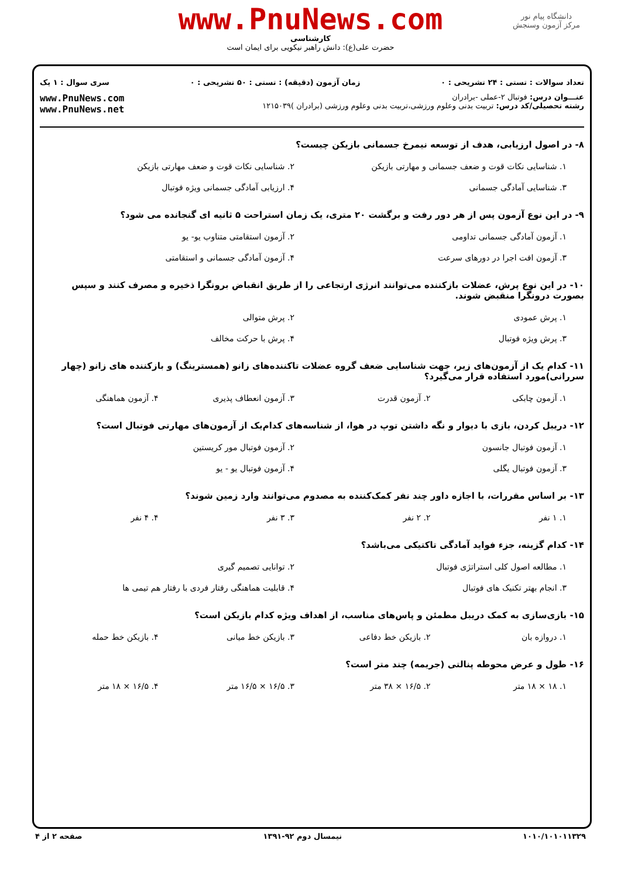دانشگاه پیام نور
مرکز آزمون وسنجش
www.PnuNews.com
کارشناسی
حضرت علی(ع): دانش راهبر نیکویی برای ایمان است
تعداد سوالات : تستی : ۲۴ تشریحی : ۰ زمان آزمون (دقیقه) : تستی : ۵۰ تشریحی : ۰ سری سوال : ۱ یک
عنـــوان درس: فوتبال ۲-عملی -برادران
رشته تحصیلی/کد درس: تربیت بدنی وعلوم ورزشی،تربیت بدنی وعلوم ورزشی (برادران )۱۲۱۵۰۳۹
www.PnuNews.com
www.PnuNews.net
۸- در اصول ارزیابی، هدف از توسعه نیمرخ جسمانی بازیکن چیست؟
| ۱. شناسایی نکات قوت و ضعف جسمانی و مهارتی بازیکن | ۲. شناسایی نکات قوت و ضعف مهارتی بازیکن |
| ۳. شناسایی آمادگی جسمانی | ۴. ارزیابی آمادگی جسمانی ویژه فوتبال |
۹- در این نوع آزمون پس از هر دور رفت و برگشت ۲۰ متری، یک زمان استراحت ۵ ثانیه ای گنجانده می شود؟
| ۱. آزمون آمادگی جسمانی تداومی | ۲. آزمون استقامتی متناوب یو- یو |
| ۳. آزمون افت اجرا در دورهای سرعت | ۴. آزمون آمادگی جسمانی و استقامتی |
۱۰- در این نوع پرش، عضلات بازکننده می‌توانند انرژی ارتجاعی را از طریق انقباض برونگرا ذخیره و مصرف کنند و سپس بصورت درونگرا منقبض شوند.
| ۱. پرش عمودی | ۲. پرش متوالی |
| ۳. پرش ویژه فوتبال | ۴. پرش با حرکت مخالف |
۱۱- کدام یک از آزمون‌های زیر، جهت شناسایی ضعف گروه عضلات تاکننده‌های زانو (همسترینگ) و بازکننده های زانو (چهار سررانی)مورد استفاده قرار می‌گیرد؟
| ۱. آزمون چابکی | ۲. آزمون قدرت | ۳. آزمون انعطاف پذیری | ۴. آزمون هماهنگی |
۱۲- دریبل کردن، بازی با دیوار و نگه داشتن توپ در هوا، از شناسه‌های کدام‌یک از آزمون‌های مهارتی فوتبال است؟
| ۱. آزمون فوتبال جانسون | ۲. آزمون فوتبال مور کریستین |
| ۳. آزمون فوتبال یگلی | ۴. آزمون فوتبال یو - یو |
۱۳- بر اساس مقررات، با اجازه داور چند نفر کمک‌کننده به مصدوم می‌توانند وارد زمین شوند؟
| ۱. ۱ نفر | ۲. ۲ نفر | ۳. ۳ نفر | ۴. ۴ نفر |
۱۴- کدام گزینه، جزء فواید آمادگی تاکتیکی می‌باشد؟
| ۱. مطالعه اصول کلی استراتژی فوتبال | ۲. توانایی تصمیم گیری |
| ۳. انجام بهتر تکنیک های فوتبال | ۴. قابلیت هماهنگی رفتار فردی با رفتار هم تیمی ها |
۱۵- بازی‌سازی به کمک دریبل مطمئن و پاس‌های مناسب، از اهداف ویژه کدام بازیکن است؟
| ۱. دروازه بان | ۲. بازیکن خط دفاعی | ۳. بازیکن خط میانی | ۴. بازیکن خط حمله |
۱۶- طول و عرض محوطه پنالتی (جریمه) چند متر است؟
| ۱. ۱۸ × ۱۸ متر | ۲. ۱۶/۵ × ۳۸ متر | ۳. ۱۶/۵ × ۱۶/۵ متر | ۴. ۱۶/۵ × ۱۸ متر |
۱۰۱۰/۱۰۱۰۱۱۳۲۹ نیمسال دوم ۹۲-۱۳۹۱ صفحه ۲ از ۴